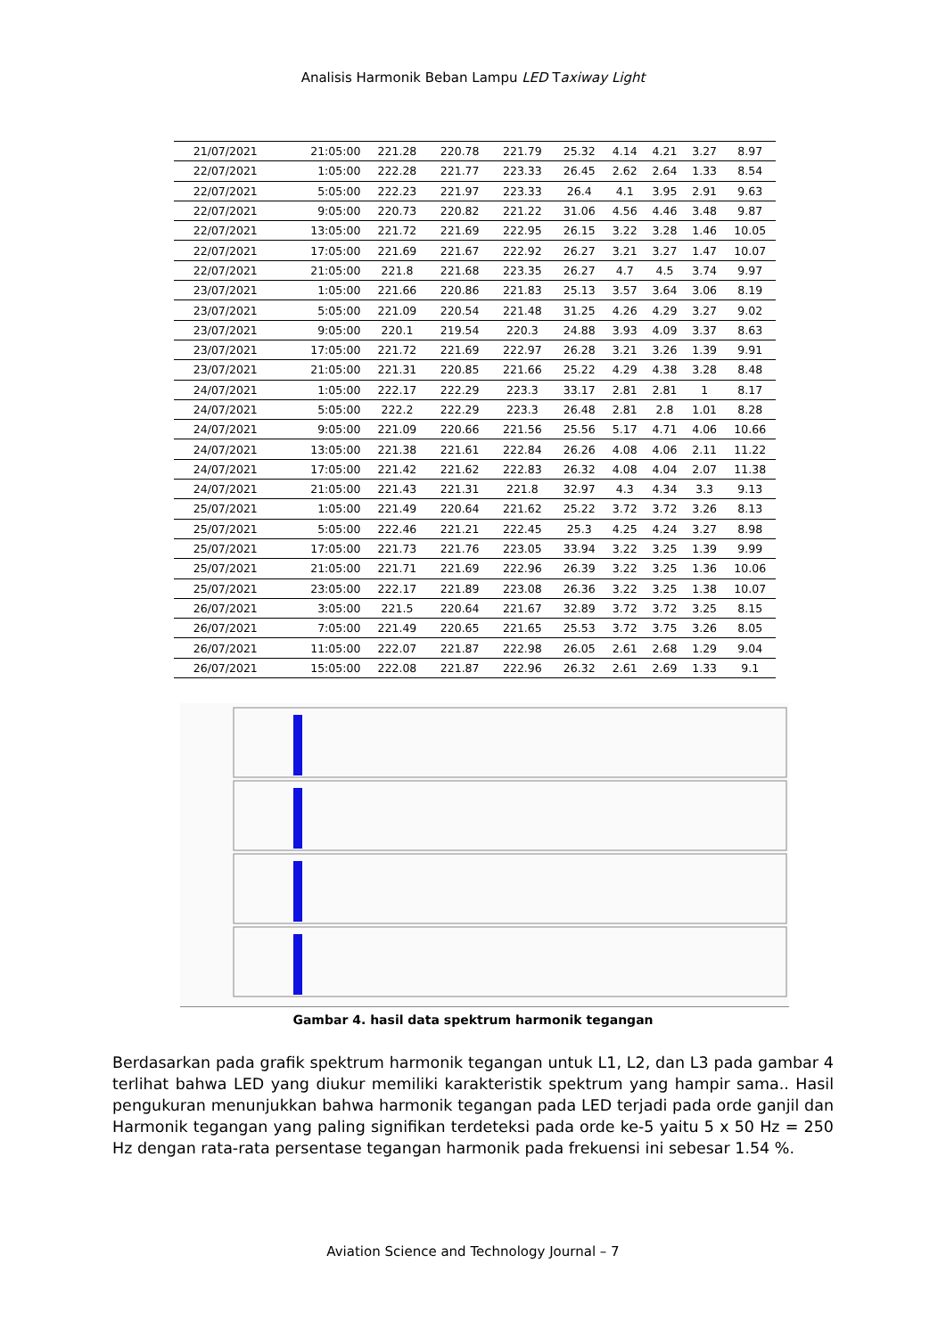Analisis Harmonik Beban Lampu LED Taxiway Light
| 21/07/2021 | 21:05:00 | 221.28 | 220.78 | 221.79 | 25.32 | 4.14 | 4.21 | 3.27 | 8.97 |
| 22/07/2021 | 1:05:00 | 222.28 | 221.77 | 223.33 | 26.45 | 2.62 | 2.64 | 1.33 | 8.54 |
| 22/07/2021 | 5:05:00 | 222.23 | 221.97 | 223.33 | 26.4 | 4.1 | 3.95 | 2.91 | 9.63 |
| 22/07/2021 | 9:05:00 | 220.73 | 220.82 | 221.22 | 31.06 | 4.56 | 4.46 | 3.48 | 9.87 |
| 22/07/2021 | 13:05:00 | 221.72 | 221.69 | 222.95 | 26.15 | 3.22 | 3.28 | 1.46 | 10.05 |
| 22/07/2021 | 17:05:00 | 221.69 | 221.67 | 222.92 | 26.27 | 3.21 | 3.27 | 1.47 | 10.07 |
| 22/07/2021 | 21:05:00 | 221.8 | 221.68 | 223.35 | 26.27 | 4.7 | 4.5 | 3.74 | 9.97 |
| 23/07/2021 | 1:05:00 | 221.66 | 220.86 | 221.83 | 25.13 | 3.57 | 3.64 | 3.06 | 8.19 |
| 23/07/2021 | 5:05:00 | 221.09 | 220.54 | 221.48 | 31.25 | 4.26 | 4.29 | 3.27 | 9.02 |
| 23/07/2021 | 9:05:00 | 220.1 | 219.54 | 220.3 | 24.88 | 3.93 | 4.09 | 3.37 | 8.63 |
| 23/07/2021 | 17:05:00 | 221.72 | 221.69 | 222.97 | 26.28 | 3.21 | 3.26 | 1.39 | 9.91 |
| 23/07/2021 | 21:05:00 | 221.31 | 220.85 | 221.66 | 25.22 | 4.29 | 4.38 | 3.28 | 8.48 |
| 24/07/2021 | 1:05:00 | 222.17 | 222.29 | 223.3 | 33.17 | 2.81 | 2.81 | 1 | 8.17 |
| 24/07/2021 | 5:05:00 | 222.2 | 222.29 | 223.3 | 26.48 | 2.81 | 2.8 | 1.01 | 8.28 |
| 24/07/2021 | 9:05:00 | 221.09 | 220.66 | 221.56 | 25.56 | 5.17 | 4.71 | 4.06 | 10.66 |
| 24/07/2021 | 13:05:00 | 221.38 | 221.61 | 222.84 | 26.26 | 4.08 | 4.06 | 2.11 | 11.22 |
| 24/07/2021 | 17:05:00 | 221.42 | 221.62 | 222.83 | 26.32 | 4.08 | 4.04 | 2.07 | 11.38 |
| 24/07/2021 | 21:05:00 | 221.43 | 221.31 | 221.8 | 32.97 | 4.3 | 4.34 | 3.3 | 9.13 |
| 25/07/2021 | 1:05:00 | 221.49 | 220.64 | 221.62 | 25.22 | 3.72 | 3.72 | 3.26 | 8.13 |
| 25/07/2021 | 5:05:00 | 222.46 | 221.21 | 222.45 | 25.3 | 4.25 | 4.24 | 3.27 | 8.98 |
| 25/07/2021 | 17:05:00 | 221.73 | 221.76 | 223.05 | 33.94 | 3.22 | 3.25 | 1.39 | 9.99 |
| 25/07/2021 | 21:05:00 | 221.71 | 221.69 | 222.96 | 26.39 | 3.22 | 3.25 | 1.36 | 10.06 |
| 25/07/2021 | 23:05:00 | 222.17 | 221.89 | 223.08 | 26.36 | 3.22 | 3.25 | 1.38 | 10.07 |
| 26/07/2021 | 3:05:00 | 221.5 | 220.64 | 221.67 | 32.89 | 3.72 | 3.72 | 3.25 | 8.15 |
| 26/07/2021 | 7:05:00 | 221.49 | 220.65 | 221.65 | 25.53 | 3.72 | 3.75 | 3.26 | 8.05 |
| 26/07/2021 | 11:05:00 | 222.07 | 221.87 | 222.98 | 26.05 | 2.61 | 2.68 | 1.29 | 9.04 |
| 26/07/2021 | 15:05:00 | 222.08 | 221.87 | 222.96 | 26.32 | 2.61 | 2.69 | 1.33 | 9.1 |
Gambar 4. hasil data spektrum harmonik tegangan
Berdasarkan pada grafik spektrum harmonik tegangan untuk L1, L2, dan L3 pada gambar 4 terlihat bahwa LED yang diukur memiliki karakteristik spektrum yang hampir sama.. Hasil pengukuran menunjukkan bahwa harmonik tegangan pada LED terjadi pada orde ganjil dan Harmonik tegangan yang paling signifikan terdeteksi pada orde ke-5 yaitu 5 x 50 Hz = 250 Hz dengan rata-rata persentase tegangan harmonik pada frekuensi ini sebesar 1.54 %.
Aviation Science and Technology Journal – 7